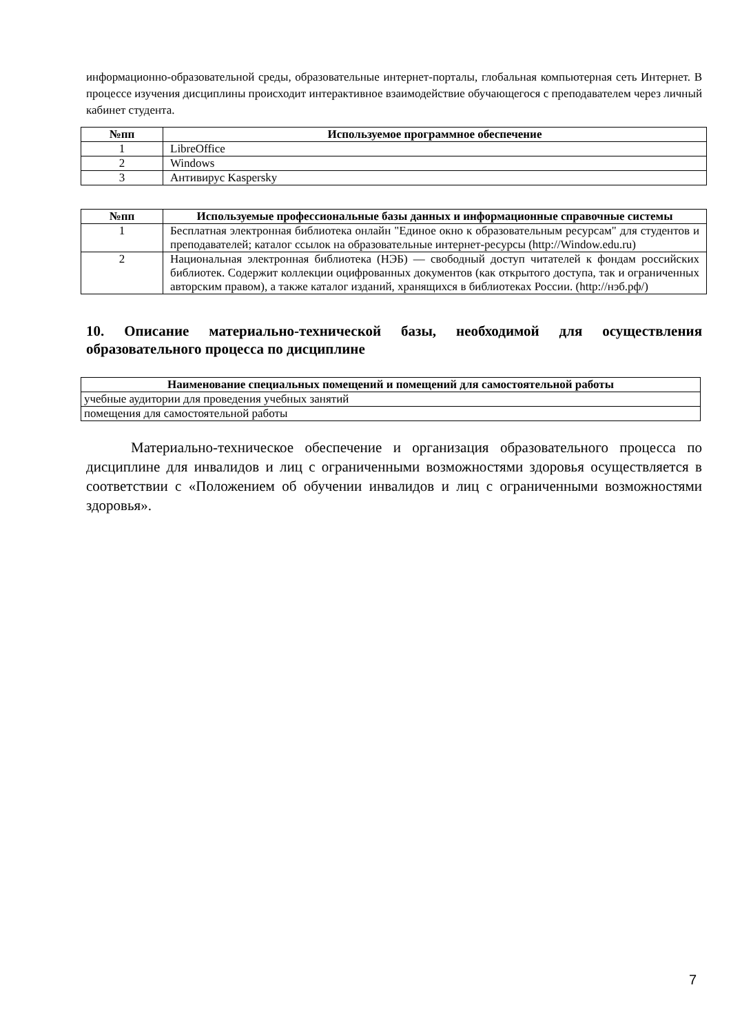информационно-образовательной среды, образовательные интернет-порталы, глобальная компьютерная сеть Интернет. В процессе изучения дисциплины происходит интерактивное взаимодействие обучающегося с преподавателем через личный кабинет студента.
| №пп | Используемое программное обеспечение |
| --- | --- |
| 1 | LibreOffice |
| 2 | Windows |
| 3 | Антивирус Kaspersky |
| №пп | Используемые профессиональные базы данных и информационные справочные системы |
| --- | --- |
| 1 | Бесплатная электронная библиотека онлайн "Единое окно к образовательным ресурсам" для студентов и преподавателей; каталог ссылок на образовательные интернет-ресурсы (http://Window.edu.ru) |
| 2 | Национальная электронная библиотека (НЭБ) — свободный доступ читателей к фондам российских библиотек. Содержит коллекции оцифрованных документов (как открытого доступа, так и ограниченных авторским правом), а также каталог изданий, хранящихся в библиотеках России. (http://нэб.рф/) |
10. Описание материально-технической базы, необходимой для осуществления образовательного процесса по дисциплине
| Наименование специальных помещений и помещений для самостоятельной работы |
| --- |
| учебные аудитории для проведения учебных занятий |
| помещения для самостоятельной работы |
Материально-техническое обеспечение и организация образовательного процесса по дисциплине для инвалидов и лиц с ограниченными возможностями здоровья осуществляется в соответствии с «Положением об обучении инвалидов и лиц с ограниченными возможностями здоровья».
7